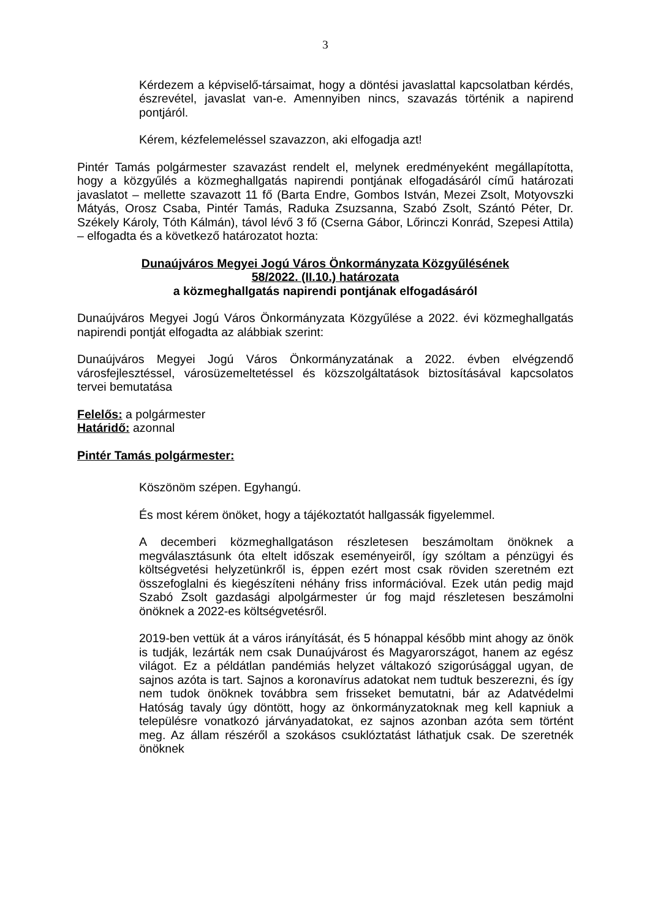3
Kérdezem a képviselő-társaimat, hogy a döntési javaslattal kapcsolatban kérdés, észrevétel, javaslat van-e. Amennyiben nincs, szavazás történik a napirend pontjáról.
Kérem, kézfelemeléssel szavazzon, aki elfogadja azt!
Pintér Tamás polgármester szavazást rendelt el, melynek eredményeként megállapította, hogy a közgyűlés a közmeghallgatás napirendi pontjának elfogadásáról című határozati javaslatot – mellette szavazott 11 fő (Barta Endre, Gombos István, Mezei Zsolt, Motyovszki Mátyás, Orosz Csaba, Pintér Tamás, Raduka Zsuzsanna, Szabó Zsolt, Szántó Péter, Dr. Székely Károly, Tóth Kálmán), távol lévő 3 fő (Cserna Gábor, Lőrinczi Konrád, Szepesi Attila) – elfogadta és a következő határozatot hozta:
Dunaújváros Megyei Jogú Város Önkormányzata Közgyűlésének
58/2022. (II.10.) határozata
a közmeghallgatás napirendi pontjának elfogadásáról
Dunaújváros Megyei Jogú Város Önkormányzata Közgyűlése a 2022. évi közmeghallgatás napirendi pontját elfogadta az alábbiak szerint:
Dunaújváros Megyei Jogú Város Önkormányzatának a 2022. évben elvégzendő városfejlesztéssel, városüzemeltetéssel és közszolgáltatások biztosításával kapcsolatos tervei bemutatása
Felelős: a polgármester
Határidő: azonnal
Pintér Tamás polgármester:
Köszönöm szépen. Egyhangú.
És most kérem önöket, hogy a tájékoztatót hallgassák figyelemmel.
A decemberi közmeghallgatáson részletesen beszámoltam önöknek a megválasztásunk óta eltelt időszak eseményeiről, így szóltam a pénzügyi és költségvetési helyzetünkről is, éppen ezért most csak röviden szeretném ezt összefoglalni és kiegészíteni néhány friss információval. Ezek után pedig majd Szabó Zsolt gazdasági alpolgármester úr fog majd részletesen beszámolni önöknek a 2022-es költségvetésről.
2019-ben vettük át a város irányítását, és 5 hónappal később mint ahogy az önök is tudják, lezárták nem csak Dunaújvárost és Magyarországot, hanem az egész világot. Ez a példátlan pandémiás helyzet váltakozó szigorúsággal ugyan, de sajnos azóta is tart. Sajnos a koronavírus adatokat nem tudtuk beszerezni, és így nem tudok önöknek továbbra sem frisseket bemutatni, bár az Adatvédelmi Hatóság tavaly úgy döntött, hogy az önkormányzatoknak meg kell kapniuk a településre vonatkozó járványadatokat, ez sajnos azonban azóta sem történt meg. Az állam részéről a szokásos csuklóztatást láthatjuk csak. De szeretnék önöknek